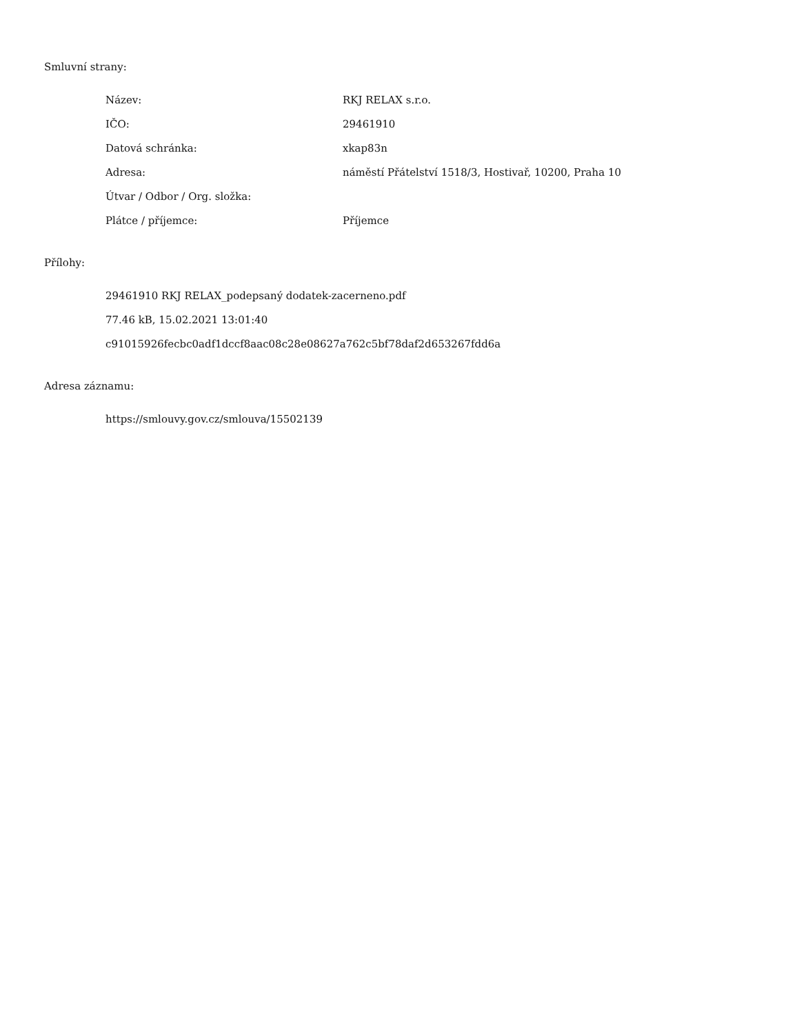Smluvní strany:
| Název: | RKJ RELAX s.r.o. |
| IČO: | 29461910 |
| Datová schránka: | xkap83n |
| Adresa: | náměstí Přátelství 1518/3, Hostivař, 10200, Praha 10 |
| Útvar / Odbor / Org. složka: | |
| Plátce / příjemce: | Příjemce |
Přílohy:
29461910 RKJ RELAX_podepsaný dodatek-zacerneno.pdf
77.46 kB, 15.02.2021 13:01:40
c91015926fecbc0adf1dccf8aac08c28e08627a762c5bf78daf2d653267fdd6a
Adresa záznamu:
https://smlouvy.gov.cz/smlouva/15502139